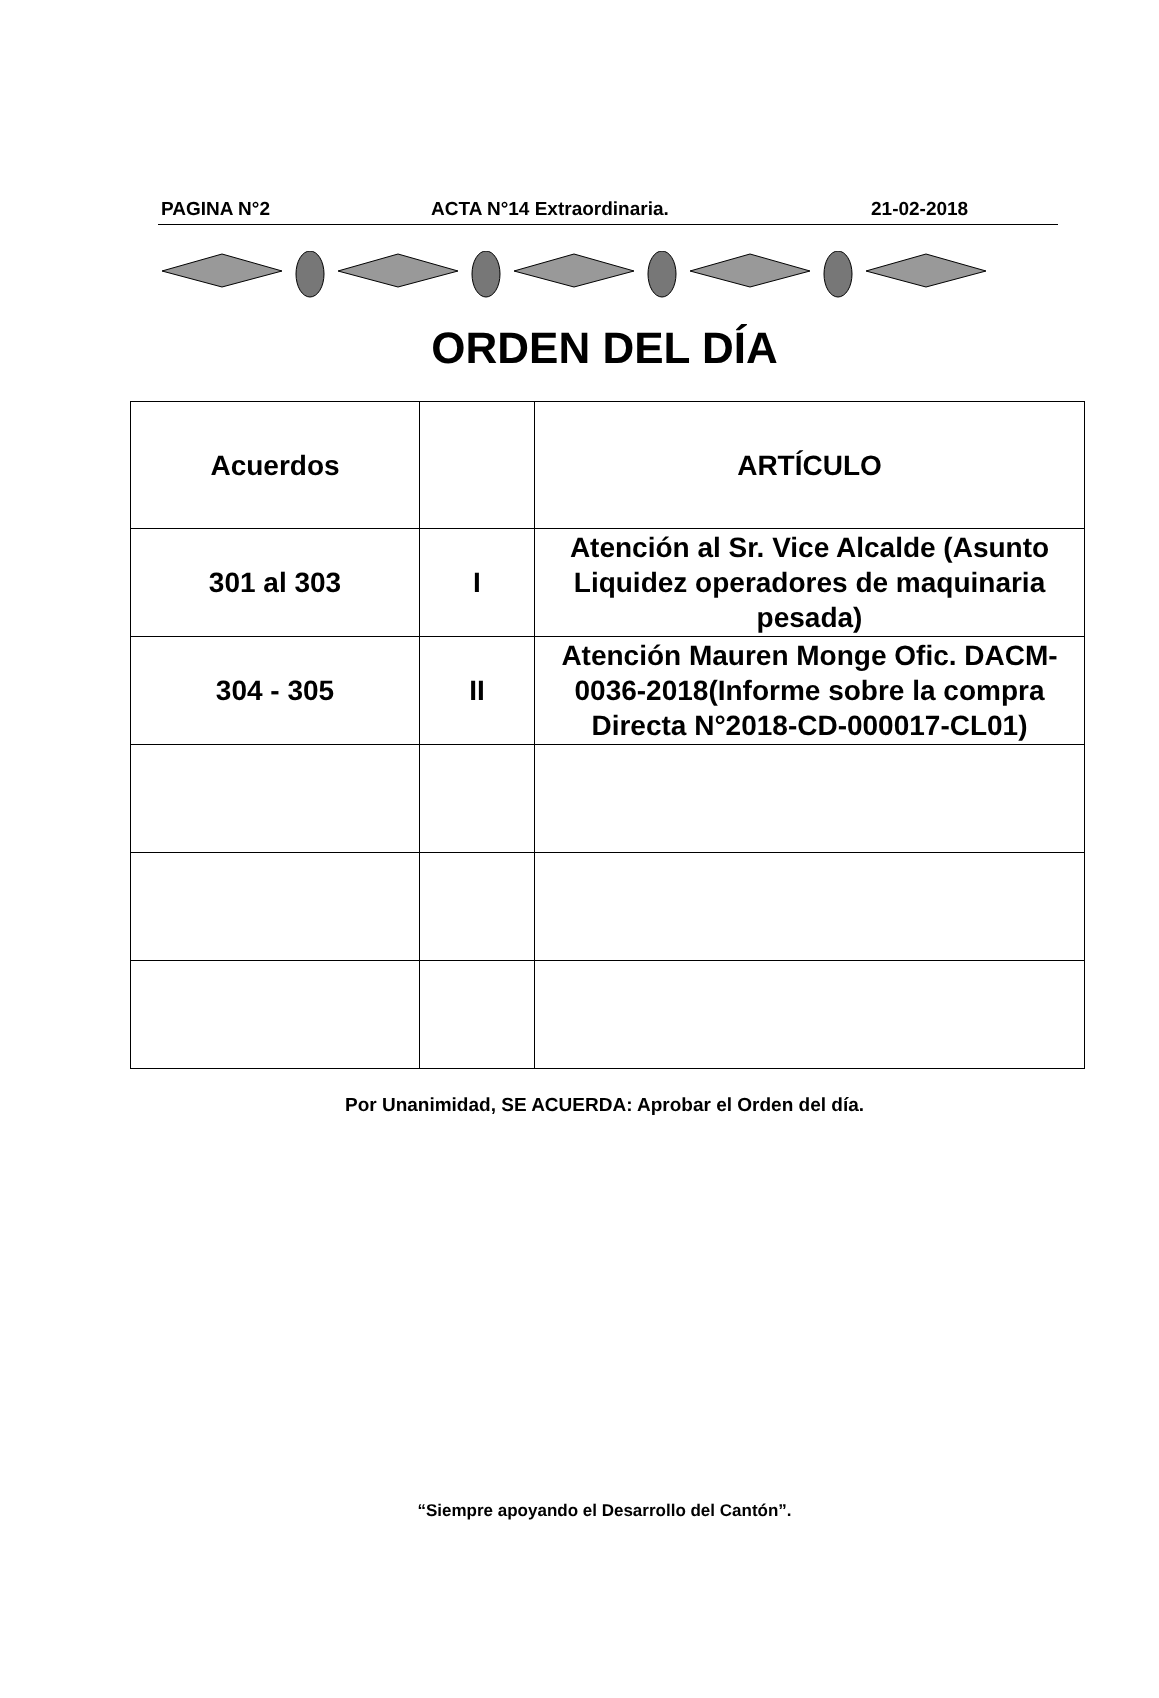PAGINA N°2 ACTA N°14 Extraordinaria. 21-02-2018
ORDEN DEL DÍA
| Acuerdos | | ARTÍCULO |
| 301 al 303 | I | Atención al Sr. Vice Alcalde (Asunto Liquidez operadores de maquinaria pesada) |
| 304 - 305 | II | Atención Mauren Monge Ofic. DACM-0036-2018(Informe sobre la compra Directa N°2018-CD-000017-CL01) |
Por Unanimidad, SE ACUERDA: Aprobar el Orden del día.
“Siempre apoyando el Desarrollo del Cantón”.